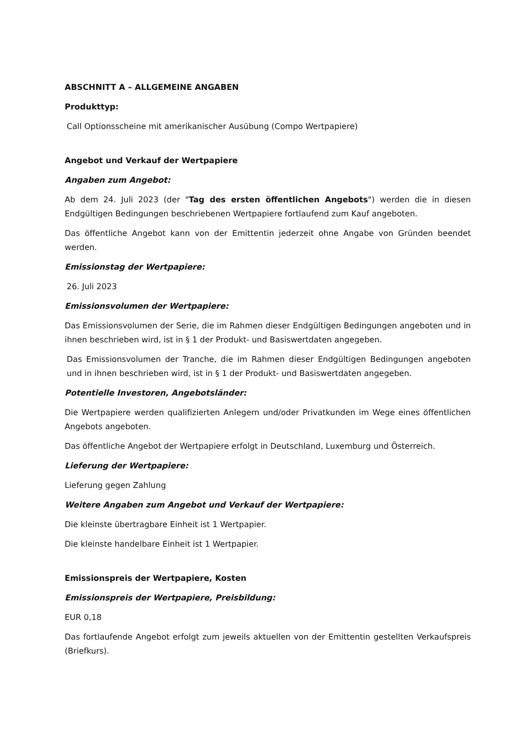ABSCHNITT A – ALLGEMEINE ANGABEN
Produkttyp:
Call Optionsscheine mit amerikanischer Ausübung (Compo Wertpapiere)
Angebot und Verkauf der Wertpapiere
Angaben zum Angebot:
Ab dem 24. Juli 2023 (der "Tag des ersten öffentlichen Angebots") werden die in diesen Endgültigen Bedingungen beschriebenen Wertpapiere fortlaufend zum Kauf angeboten.
Das öffentliche Angebot kann von der Emittentin jederzeit ohne Angabe von Gründen beendet werden.
Emissionstag der Wertpapiere:
26. Juli 2023
Emissionsvolumen der Wertpapiere:
Das Emissionsvolumen der Serie, die im Rahmen dieser Endgültigen Bedingungen angeboten und in ihnen beschrieben wird, ist in § 1 der Produkt- und Basiswertdaten angegeben.
Das Emissionsvolumen der Tranche, die im Rahmen dieser Endgültigen Bedingungen angeboten und in ihnen beschrieben wird, ist in § 1 der Produkt- und Basiswertdaten angegeben.
Potentielle Investoren, Angebotsländer:
Die Wertpapiere werden qualifizierten Anlegern und/oder Privatkunden im Wege eines öffentlichen Angebots angeboten.
Das öffentliche Angebot der Wertpapiere erfolgt in Deutschland, Luxemburg und Österreich.
Lieferung der Wertpapiere:
Lieferung gegen Zahlung
Weitere Angaben zum Angebot und Verkauf der Wertpapiere:
Die kleinste übertragbare Einheit ist 1 Wertpapier.
Die kleinste handelbare Einheit ist 1 Wertpapier.
Emissionspreis der Wertpapiere, Kosten
Emissionspreis der Wertpapiere, Preisbildung:
EUR 0,18
Das fortlaufende Angebot erfolgt zum jeweils aktuellen von der Emittentin gestellten Verkaufspreis (Briefkurs).